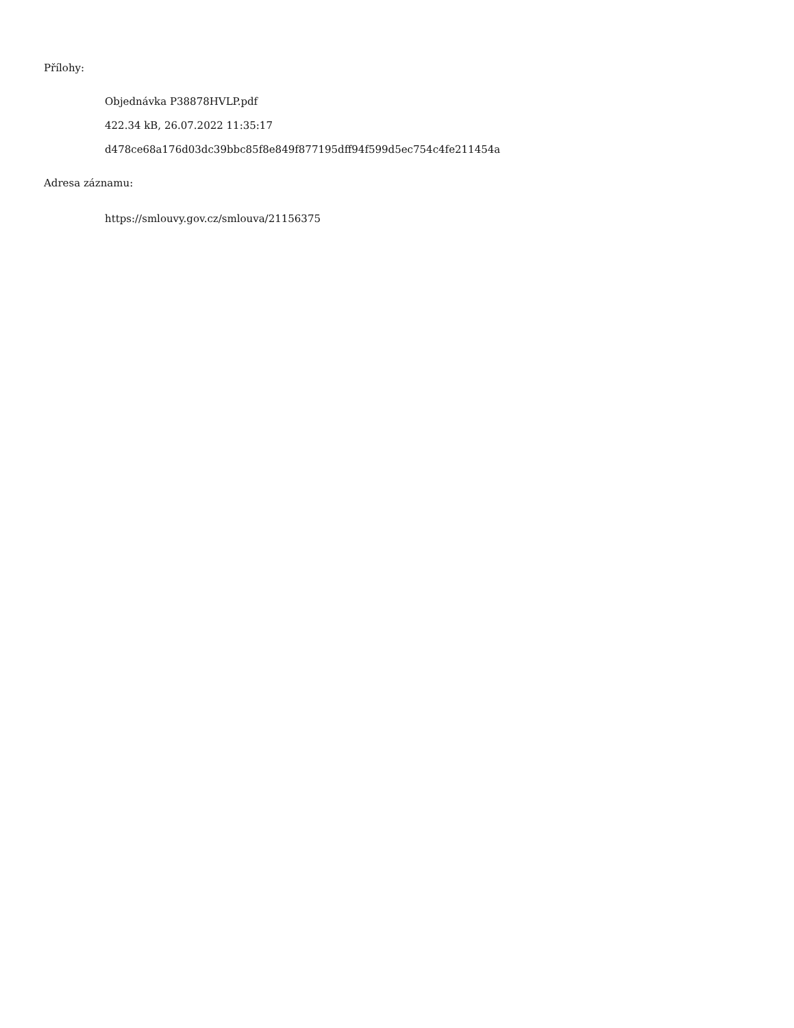Přílohy:
Objednávka P38878HVLP.pdf
422.34 kB, 26.07.2022 11:35:17
d478ce68a176d03dc39bbc85f8e849f877195dff94f599d5ec754c4fe211454a
Adresa záznamu:
https://smlouvy.gov.cz/smlouva/21156375